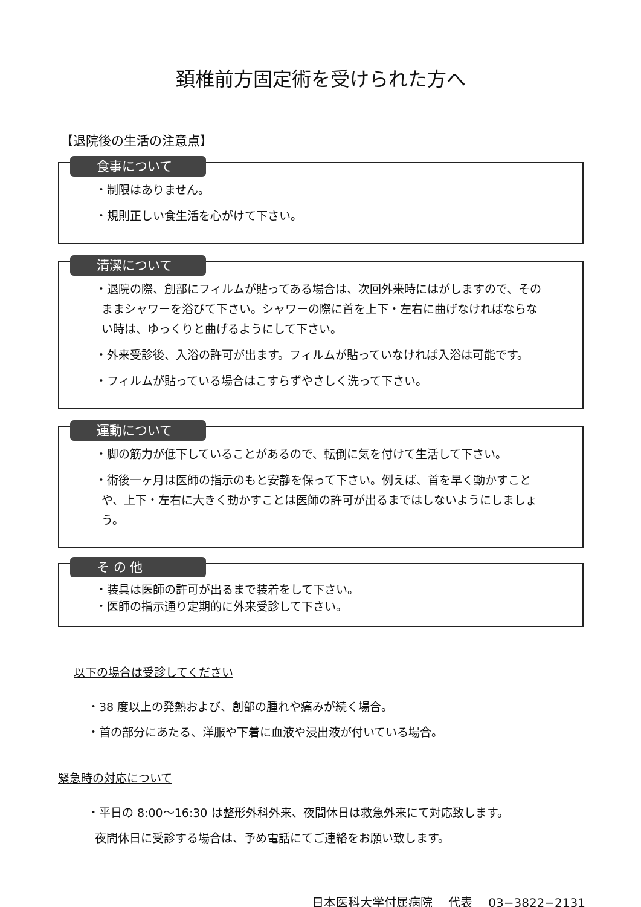頚椎前方固定術を受けられた方へ
【退院後の生活の注意点】
食事について
・制限はありません。
・規則正しい食生活を心がけて下さい。
清潔について
・退院の際、創部にフィルムが貼ってある場合は、次回外来時にはがしますので、そのままシャワーを浴びて下さい。シャワーの際に首を上下・左右に曲げなければならない時は、ゆっくりと曲げるようにして下さい。
・外来受診後、入浴の許可が出ます。フィルムが貼っていなければ入浴は可能です。
・フィルムが貼っている場合はこすらずやさしく洗って下さい。
運動について
・脚の筋力が低下していることがあるので、転倒に気を付けて生活して下さい。
・術後一ヶ月は医師の指示のもと安静を保って下さい。例えば、首を早く動かすことや、上下・左右に大きく動かすことは医師の許可が出るまではしないようにしましょう。
そ の 他
・装具は医師の許可が出るまで装着をして下さい。
・医師の指示通り定期的に外来受診して下さい。
以下の場合は受診してください
・38 度以上の発熱および、創部の腫れや痛みが続く場合。
・首の部分にあたる、洋服や下着に血液や浸出液が付いている場合。
緊急時の対応について
・平日の 8:00～16:30 は整形外科外来、夜間休日は救急外来にて対応致します。
夜間休日に受診する場合は、予め電話にてご連絡をお願い致します。
日本医科大学付属病院　 代表　 03−3822−2131